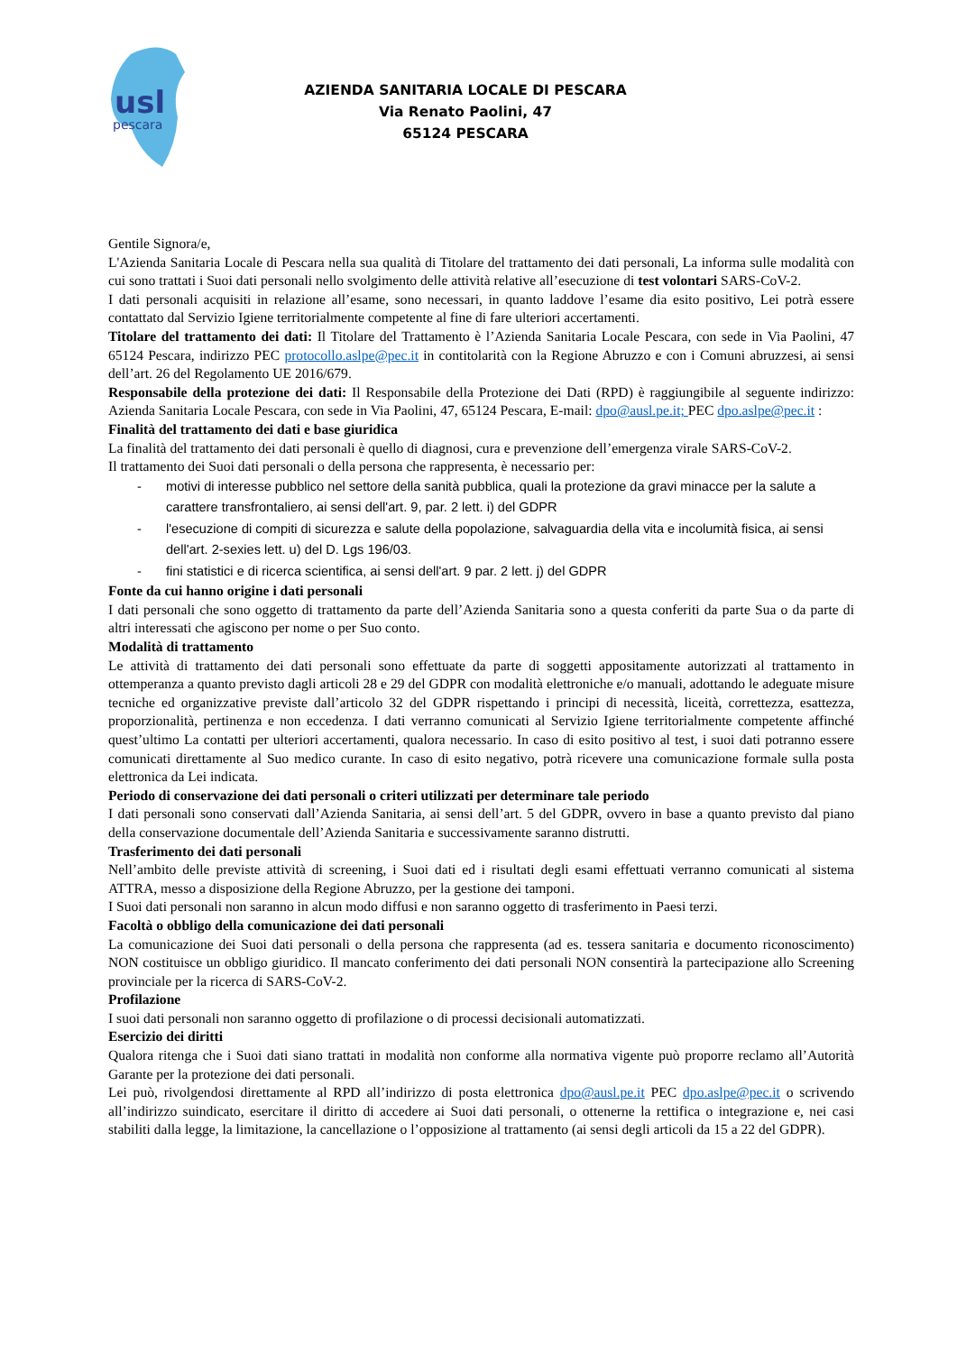usl
pescara
AZIENDA SANITARIA LOCALE DI PESCARA
Via Renato Paolini, 47
65124 PESCARA
Gentile Signora/e,
L'Azienda Sanitaria Locale di Pescara nella sua qualità di Titolare del trattamento dei dati personali, La informa sulle modalità con cui sono trattati i Suoi dati personali nello svolgimento delle attività relative all’esecuzione di test volontari SARS-CoV-2.
I dati personali acquisiti in relazione all’esame, sono necessari, in quanto laddove l’esame dia esito positivo, Lei potrà essere contattato dal Servizio Igiene territorialmente competente al fine di fare ulteriori accertamenti.
Titolare del trattamento dei dati: Il Titolare del Trattamento è l’Azienda Sanitaria Locale Pescara, con sede in Via Paolini, 47 65124 Pescara, indirizzo PEC protocollo.aslpe@pec.it in contitolarità con la Regione Abruzzo e con i Comuni abruzzesi, ai sensi dell’art. 26 del Regolamento UE 2016/679.
Responsabile della protezione dei dati: Il Responsabile della Protezione dei Dati (RPD) è raggiungibile al seguente indirizzo: Azienda Sanitaria Locale Pescara, con sede in Via Paolini, 47, 65124 Pescara, E-mail: dpo@ausl.pe.it; PEC dpo.aslpe@pec.it :
Finalità del trattamento dei dati e base giuridica
La finalità del trattamento dei dati personali è quello di diagnosi, cura e prevenzione dell’emergenza virale SARS-CoV-2.
Il trattamento dei Suoi dati personali o della persona che rappresenta, è necessario per:
- motivi di interesse pubblico nel settore della sanità pubblica, quali la protezione da gravi minacce per la salute a carattere transfrontaliero, ai sensi dell'art. 9, par. 2 lett. i) del GDPR
- l'esecuzione di compiti di sicurezza e salute della popolazione, salvaguardia della vita e incolumità fisica, ai sensi dell'art. 2-sexies lett. u) del D. Lgs 196/03.
- fini statistici e di ricerca scientifica, ai sensi dell'art. 9 par. 2 lett. j) del GDPR
Fonte da cui hanno origine i dati personali
I dati personali che sono oggetto di trattamento da parte dell’Azienda Sanitaria sono a questa conferiti da parte Sua o da parte di altri interessati che agiscono per nome o per Suo conto.
Modalità di trattamento
Le attività di trattamento dei dati personali sono effettuate da parte di soggetti appositamente autorizzati al trattamento in ottemperanza a quanto previsto dagli articoli 28 e 29 del GDPR con modalità elettroniche e/o manuali, adottando le adeguate misure tecniche ed organizzative previste dall’articolo 32 del GDPR rispettando i principi di necessità, liceità, correttezza, esattezza, proporzionalità, pertinenza e non eccedenza. I dati verranno comunicati al Servizio Igiene territorialmente competente affinché quest’ultimo La contatti per ulteriori accertamenti, qualora necessario. In caso di esito positivo al test, i suoi dati potranno essere comunicati direttamente al Suo medico curante. In caso di esito negativo, potrà ricevere una comunicazione formale sulla posta elettronica da Lei indicata.
Periodo di conservazione dei dati personali o criteri utilizzati per determinare tale periodo
I dati personali sono conservati dall’Azienda Sanitaria, ai sensi dell’art. 5 del GDPR, ovvero in base a quanto previsto dal piano della conservazione documentale dell’Azienda Sanitaria e successivamente saranno distrutti.
Trasferimento dei dati personali
Nell’ambito delle previste attività di screening, i Suoi dati ed i risultati degli esami effettuati verranno comunicati al sistema ATTRA, messo a disposizione della Regione Abruzzo, per la gestione dei tamponi.
I Suoi dati personali non saranno in alcun modo diffusi e non saranno oggetto di trasferimento in Paesi terzi.
Facoltà o obbligo della comunicazione dei dati personali
La comunicazione dei Suoi dati personali o della persona che rappresenta (ad es. tessera sanitaria e documento riconoscimento) NON costituisce un obbligo giuridico. Il mancato conferimento dei dati personali NON consentirà la partecipazione allo Screening provinciale per la ricerca di SARS-CoV-2.
Profilazione
I suoi dati personali non saranno oggetto di profilazione o di processi decisionali automatizzati.
Esercizio dei diritti
Qualora ritenga che i Suoi dati siano trattati in modalità non conforme alla normativa vigente può proporre reclamo all’Autorità Garante per la protezione dei dati personali.
Lei può, rivolgendosi direttamente al RPD all’indirizzo di posta elettronica dpo@ausl.pe.it PEC dpo.aslpe@pec.it o scrivendo all’indirizzo suindicato, esercitare il diritto di accedere ai Suoi dati personali, o ottenerne la rettifica o integrazione e, nei casi stabiliti dalla legge, la limitazione, la cancellazione o l’opposizione al trattamento (ai sensi degli articoli da 15 a 22 del GDPR).